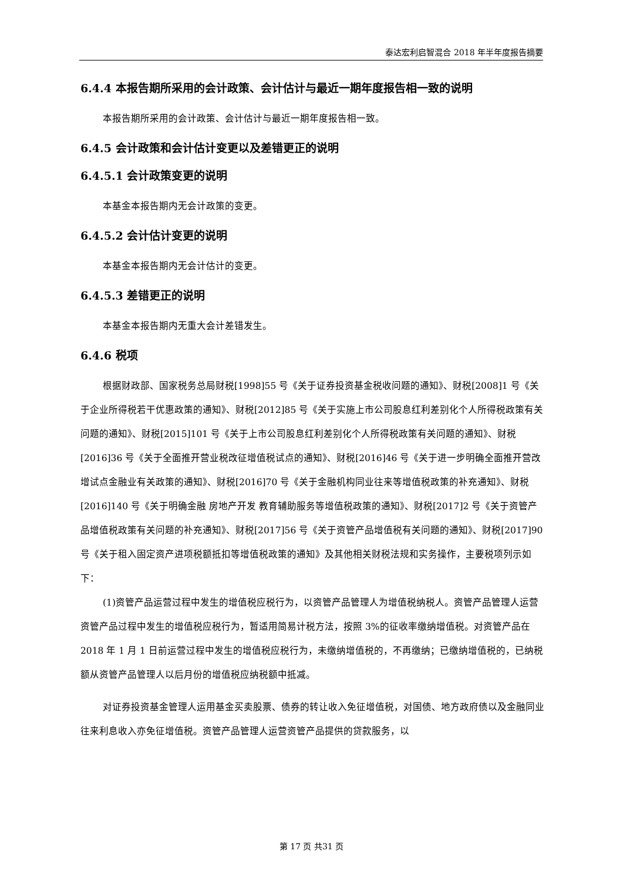泰达宏利启智混合 2018 年半年度报告摘要
6.4.4 本报告期所采用的会计政策、会计估计与最近一期年度报告相一致的说明
本报告期所采用的会计政策、会计估计与最近一期年度报告相一致。
6.4.5 会计政策和会计估计变更以及差错更正的说明
6.4.5.1 会计政策变更的说明
本基金本报告期内无会计政策的变更。
6.4.5.2 会计估计变更的说明
本基金本报告期内无会计估计的变更。
6.4.5.3 差错更正的说明
本基金本报告期内无重大会计差错发生。
6.4.6 税项
根据财政部、国家税务总局财税[1998]55 号《关于证券投资基金税收问题的通知》、财税[2008]1 号《关于企业所得税若干优惠政策的通知》、财税[2012]85 号《关于实施上市公司股息红利差别化个人所得税政策有关问题的通知》、财税[2015]101 号《关于上市公司股息红利差别化个人所得税政策有关问题的通知》、财税[2016]36 号《关于全面推开营业税改征增值税试点的通知》、财税[2016]46 号《关于进一步明确全面推开营改增试点金融业有关政策的通知》、财税[2016]70 号《关于金融机构同业往来等增值税政策的补充通知》、财税[2016]140 号《关于明确金融 房地产开发 教育辅助服务等增值税政策的通知》、财税[2017]2 号《关于资管产品增值税政策有关问题的补充通知》、财税[2017]56 号《关于资管产品增值税有关问题的通知》、财税[2017]90 号《关于租入固定资产进项税额抵扣等增值税政策的通知》及其他相关财税法规和实务操作，主要税项列示如下：
(1)资管产品运营过程中发生的增值税应税行为，以资管产品管理人为增值税纳税人。资管产品管理人运营资管产品过程中发生的增值税应税行为，暂适用简易计税方法，按照 3%的征收率缴纳增值税。对资管产品在 2018 年 1 月 1 日前运营过程中发生的增值税应税行为，未缴纳增值税的，不再缴纳；已缴纳增值税的，已纳税额从资管产品管理人以后月份的增值税应纳税额中抵减。
对证券投资基金管理人运用基金买卖股票、债券的转让收入免征增值税，对国债、地方政府债以及金融同业往来利息收入亦免征增值税。资管产品管理人运营资管产品提供的贷款服务，以
第 17 页 共31 页